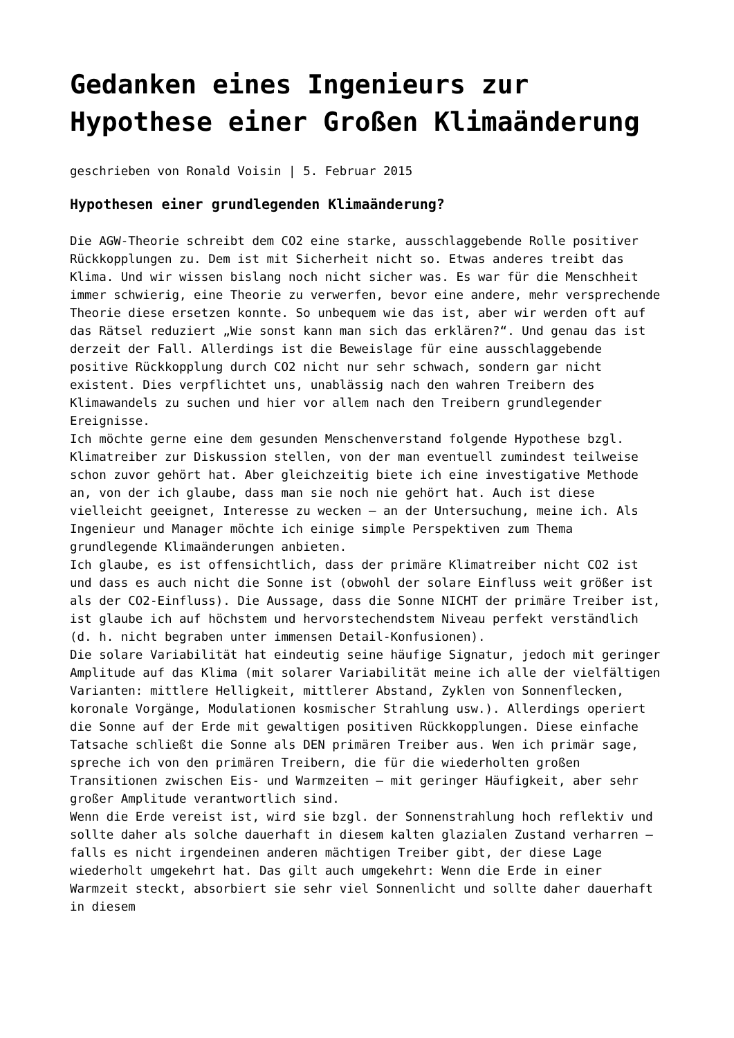Gedanken eines Ingenieurs zur Hypothese einer Großen Klimaänderung
geschrieben von Ronald Voisin | 5. Februar 2015
Hypothesen einer grundlegenden Klimaänderung?
Die AGW-Theorie schreibt dem CO2 eine starke, ausschlaggebende Rolle positiver Rückkopplungen zu. Dem ist mit Sicherheit nicht so. Etwas anderes treibt das Klima. Und wir wissen bislang noch nicht sicher was. Es war für die Menschheit immer schwierig, eine Theorie zu verwerfen, bevor eine andere, mehr versprechende Theorie diese ersetzen konnte. So unbequem wie das ist, aber wir werden oft auf das Rätsel reduziert „Wie sonst kann man sich das erklären?“. Und genau das ist derzeit der Fall. Allerdings ist die Beweislage für eine ausschlaggebende positive Rückkopplung durch CO2 nicht nur sehr schwach, sondern gar nicht existent. Dies verpflichtet uns, unablässig nach den wahren Treibern des Klimawandels zu suchen und hier vor allem nach den Treibern grundlegender Ereignisse.
Ich möchte gerne eine dem gesunden Menschenverstand folgende Hypothese bzgl. Klimatreiber zur Diskussion stellen, von der man eventuell zumindest teilweise schon zuvor gehört hat. Aber gleichzeitig biete ich eine investigative Methode an, von der ich glaube, dass man sie noch nie gehört hat. Auch ist diese vielleicht geeignet, Interesse zu wecken – an der Untersuchung, meine ich. Als Ingenieur und Manager möchte ich einige simple Perspektiven zum Thema grundlegende Klimaänderungen anbieten.
Ich glaube, es ist offensichtlich, dass der primäre Klimatreiber nicht CO2 ist und dass es auch nicht die Sonne ist (obwohl der solare Einfluss weit größer ist als der CO2-Einfluss). Die Aussage, dass die Sonne NICHT der primäre Treiber ist, ist glaube ich auf höchstem und hervorstechendstem Niveau perfekt verständlich (d. h. nicht begraben unter immensen Detail-Konfusionen).
Die solare Variabilität hat eindeutig seine häufige Signatur, jedoch mit geringer Amplitude auf das Klima (mit solarer Variabilität meine ich alle der vielfältigen Varianten: mittlere Helligkeit, mittlerer Abstand, Zyklen von Sonnenflecken, koronale Vorgänge, Modulationen kosmischer Strahlung usw.). Allerdings operiert die Sonne auf der Erde mit gewaltigen positiven Rückkopplungen. Diese einfache Tatsache schließt die Sonne als DEN primären Treiber aus. Wen ich primär sage, spreche ich von den primären Treibern, die für die wiederholten großen Transitionen zwischen Eis- und Warmzeiten – mit geringer Häufigkeit, aber sehr großer Amplitude verantwortlich sind.
Wenn die Erde vereist ist, wird sie bzgl. der Sonnenstrahlung hoch reflektiv und sollte daher als solche dauerhaft in diesem kalten glazialen Zustand verharren – falls es nicht irgendeinen anderen mächtigen Treiber gibt, der diese Lage wiederholt umgekehrt hat. Das gilt auch umgekehrt: Wenn die Erde in einer Warmzeit steckt, absorbiert sie sehr viel Sonnenlicht und sollte daher dauerhaft in diesem